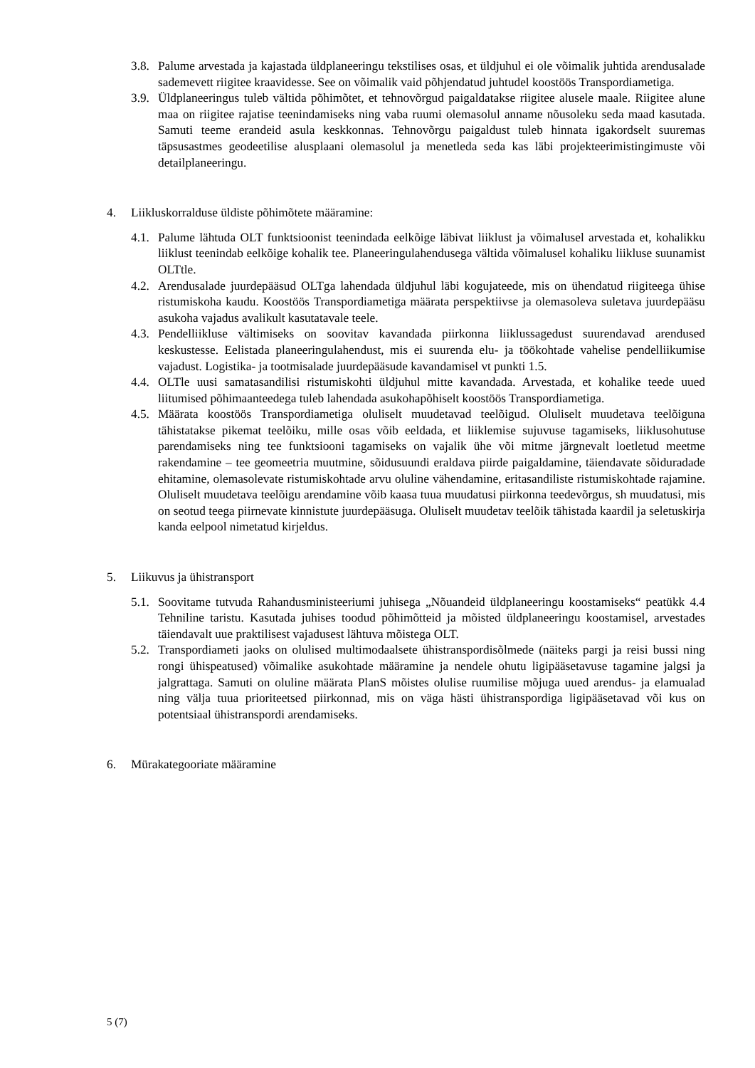3.8. Palume arvestada ja kajastada üldplaneeringu tekstilises osas, et üldjuhul ei ole võimalik juhtida arendusalade sademevett riigitee kraavidesse. See on võimalik vaid põhjendatud juhtudel koostöös Transpordiametiga.
3.9. Üldplaneeringus tuleb vältida põhimõtet, et tehnovõrgud paigaldatakse riigitee alusele maale. Riigitee alune maa on riigitee rajatise teenindamiseks ning vaba ruumi olemasolul anname nõusoleku seda maad kasutada. Samuti teeme erandeid asula keskkonnas. Tehnovõrgu paigaldust tuleb hinnata igakordselt suuremas täpsusastmes geodeetilise alusplaani olemasolul ja menetleda seda kas läbi projekteerimistingimuste või detailplaneeringu.
4. Liikluskorralduse üldiste põhimõtete määramine:
4.1. Palume lähtuda OLT funktsioonist teenindada eelkõige läbivat liiklust ja võimalusel arvestada et, kohalikku liiklust teenindab eelkõige kohalik tee. Planeeringulahendusega vältida võimalusel kohaliku liikluse suunamist OLTtle.
4.2. Arendusalade juurdepääsud OLTga lahendada üldjuhul läbi kogujateede, mis on ühendatud riigiteega ühise ristumiskoha kaudu. Koostöös Transpordiametiga määrata perspektiivse ja olemasoleva suletava juurdepääsu asukoha vajadus avalikult kasutatavale teele.
4.3. Pendelliikluse vältimiseks on soovitav kavandada piirkonna liiklussagedust suurendavad arendused keskustesse. Eelistada planeeringulahendust, mis ei suurenda elu- ja töökohtade vahelise pendelliikumise vajadust. Logistika- ja tootmisalade juurdepääsude kavandamisel vt punkti 1.5.
4.4. OLTle uusi samatasandilisi ristumiskohti üldjuhul mitte kavandada. Arvestada, et kohalike teede uued liitumised põhimaanteedega tuleb lahendada asukohapõhiselt koostöös Transpordiametiga.
4.5. Määrata koostöös Transpordiametiga oluliselt muudetavad teelõigud. Oluliselt muudetava teelõiguna tähistatakse pikemat teelõiku, mille osas võib eeldada, et liiklemise sujuvuse tagamiseks, liiklusohutuse parendamiseks ning tee funktsiooni tagamiseks on vajalik ühe või mitme järgnevalt loetletud meetme rakendamine – tee geomeetria muutmine, sõidusuundi eraldava piirde paigaldamine, täiendavate sõiduradade ehitamine, olemasolevate ristumiskohtade arvu oluline vähendamine, eritasandiliste ristumiskohtade rajamine. Oluliselt muudetava teelõigu arendamine võib kaasa tuua muudatusi piirkonna teedevõrgus, sh muudatusi, mis on seotud teega piirnevate kinnistute juurdepääsuga. Oluliselt muudetav teelõik tähistada kaardil ja seletuskirja kanda eelpool nimetatud kirjeldus.
5. Liikuvus ja ühistransport
5.1. Soovitame tutvuda Rahandusministeeriumi juhisega „Nõuandeid üldplaneeringu koostamiseks“ peatükk 4.4 Tehniline taristu. Kasutada juhises toodud põhimõtteid ja mõisted üldplaneeringu koostamisel, arvestades täiendavalt uue praktilisest vajadusest lähtuva mõistega OLT.
5.2. Transpordiameti jaoks on olulised multimodaalsete ühistranspordisõlmede (näiteks pargi ja reisi bussi ning rongi ühispeatused) võimalike asukohtade määramine ja nendele ohutu ligipääsetavuse tagamine jalgsi ja jalgrattaga. Samuti on oluline määrata PlanS mõistes olulise ruumilise mõjuga uued arendus- ja elamualad ning välja tuua prioriteetsed piirkonnad, mis on väga hästi ühistranspordiga ligipääsetavad või kus on potentsiaal ühistranspordi arendamiseks.
6. Mürakategooriate määramine
5 (7)